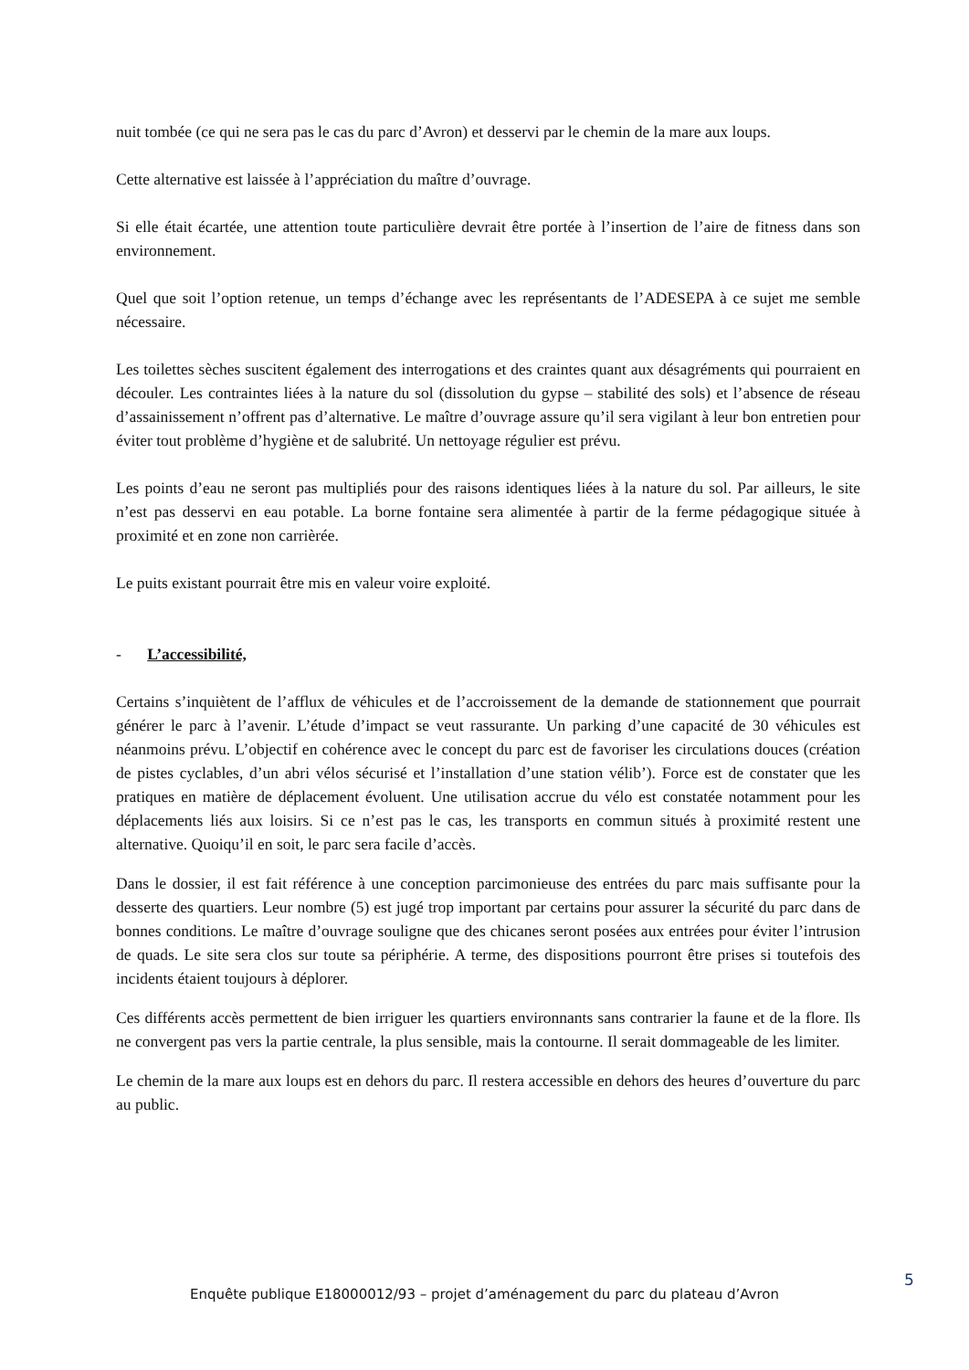nuit tombée (ce qui ne sera pas le cas du parc d’Avron) et desservi par le chemin de la mare aux loups.
Cette alternative est laissée à l’appréciation du maître d’ouvrage.
Si elle était écartée, une attention toute particulière devrait être portée à l’insertion de l’aire de fitness dans son environnement.
Quel que soit l’option retenue, un temps d’échange avec les représentants de l’ADESEPA à ce sujet me semble nécessaire.
Les toilettes sèches suscitent également des interrogations et des craintes quant aux désagréments qui pourraient en découler. Les contraintes liées à la nature du sol (dissolution du gypse – stabilité des sols) et l’absence de réseau d’assainissement n’offrent pas d’alternative. Le maître d’ouvrage assure qu’il sera vigilant à leur bon entretien pour éviter tout problème d’hygiène et de salubrité. Un nettoyage régulier est prévu.
Les points d’eau ne seront pas multipliés pour des raisons identiques liées à la nature du sol. Par ailleurs, le site n’est pas desservi en eau potable. La borne fontaine sera alimentée à partir de la ferme pédagogique située à proximité et en zone non carrièrée.
Le puits existant pourrait être mis en valeur voire exploité.
- L’accessibilité,
Certains s’inquiètent de l’afflux de véhicules et de l’accroissement de la demande de stationnement que pourrait générer le parc à l’avenir. L’étude d’impact se veut rassurante. Un parking d’une capacité de 30 véhicules est néanmoins prévu. L’objectif en cohérence avec le concept du parc est de favoriser les circulations douces (création de pistes cyclables, d’un abri vélos sécurisé et l’installation d’une station vélib’). Force est de constater que les pratiques en matière de déplacement évoluent. Une utilisation accrue du vélo est constatée notamment pour les déplacements liés aux loisirs. Si ce n’est pas le cas, les transports en commun situés à proximité restent une alternative. Quoiqu’il en soit, le parc sera facile d’accès.
Dans le dossier, il est fait référence à une conception parcimonieuse des entrées du parc mais suffisante pour la desserte des quartiers. Leur nombre (5) est jugé trop important par certains pour assurer la sécurité du parc dans de bonnes conditions. Le maître d’ouvrage souligne que des chicanes seront posées aux entrées pour éviter l’intrusion de quads. Le site sera clos sur toute sa périphérie. A terme, des dispositions pourront être prises si toutefois des incidents étaient toujours à déplorer.
Ces différents accès permettent de bien irriguer les quartiers environnants sans contrarier la faune et de la flore. Ils ne convergent pas vers la partie centrale, la plus sensible, mais la contourne. Il serait dommageable de les limiter.
Le chemin de la mare aux loups est en dehors du parc. Il restera accessible en dehors des heures d’ouverture du parc au public.
5
Enquête publique E18000012/93 – projet d’aménagement du parc du plateau d’Avron